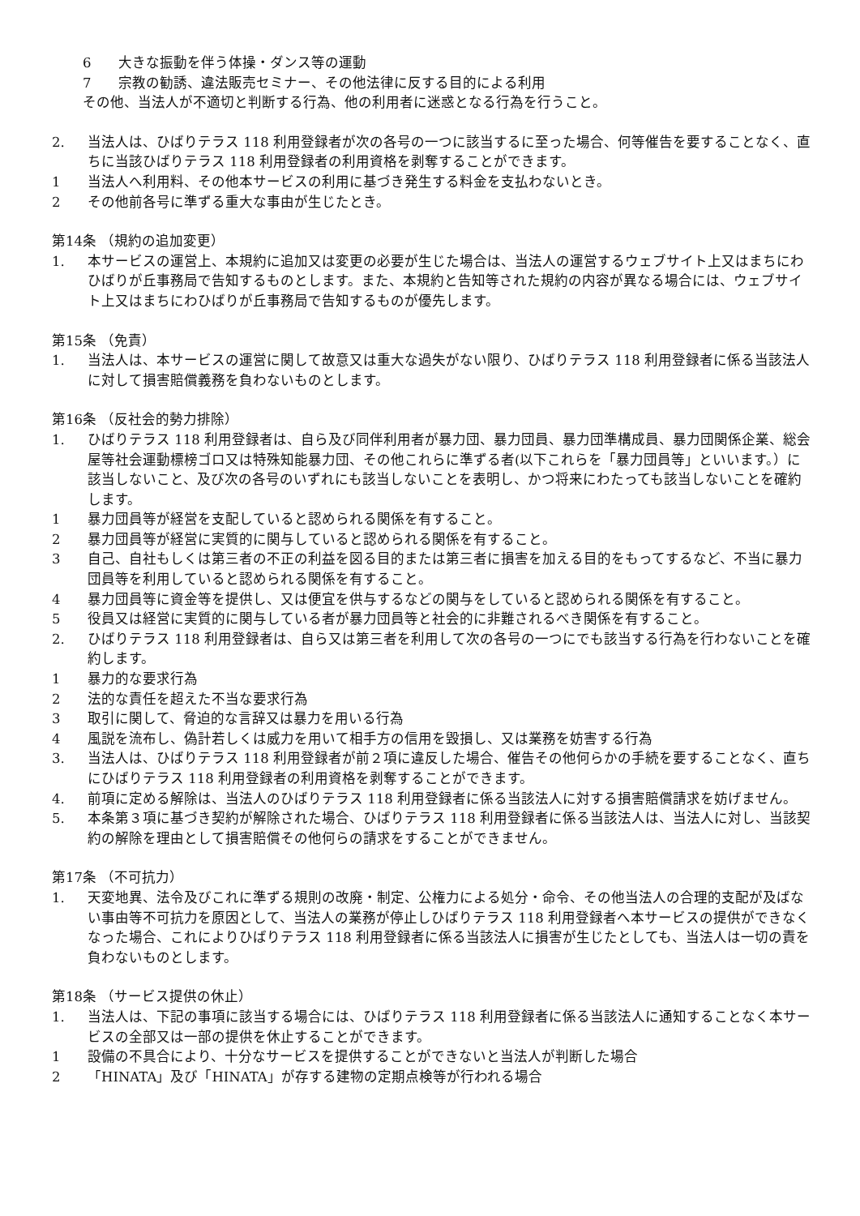6 大きな振動を伴う体操・ダンス等の運動
7 宗教の勧誘、違法販売セミナー、その他法律に反する目的による利用
その他、当法人が不適切と判断する行為、他の利用者に迷惑となる行為を行うこと。
2. 当法人は、ひばりテラス 118 利用登録者が次の各号の一つに該当するに至った場合、何等催告を要することなく、直ちに当該ひばりテラス 118 利用登録者の利用資格を剥奪することができます。
1 当法人へ利用料、その他本サービスの利用に基づき発生する料金を支払わないとき。
2 その他前各号に準ずる重大な事由が生じたとき。
第14条 （規約の追加変更）
1. 本サービスの運営上、本規約に追加又は変更の必要が生じた場合は、当法人の運営するウェブサイト上又はまちにわひばりが丘事務局で告知するものとします。また、本規約と告知等された規約の内容が異なる場合には、ウェブサイト上又はまちにわひばりが丘事務局で告知するものが優先します。
第15条 （免責）
1. 当法人は、本サービスの運営に関して故意又は重大な過失がない限り、ひばりテラス 118 利用登録者に係る当該法人に対して損害賠償義務を負わないものとします。
第16条 （反社会的勢力排除）
1. ひばりテラス 118 利用登録者は、自ら及び同伴利用者が暴力団、暴力団員、暴力団準構成員、暴力団関係企業、総会屋等社会運動標榜ゴロ又は特殊知能暴力団、その他これらに準ずる者(以下これらを「暴力団員等」といいます。）に該当しないこと、及び次の各号のいずれにも該当しないことを表明し、かつ将来にわたっても該当しないことを確約します。
1 暴力団員等が経営を支配していると認められる関係を有すること。
2 暴力団員等が経営に実質的に関与していると認められる関係を有すること。
3 自己、自社もしくは第三者の不正の利益を図る目的または第三者に損害を加える目的をもってするなど、不当に暴力団員等を利用していると認められる関係を有すること。
4 暴力団員等に資金等を提供し、又は便宜を供与するなどの関与をしていると認められる関係を有すること。
5 役員又は経営に実質的に関与している者が暴力団員等と社会的に非難されるべき関係を有すること。
2. ひばりテラス 118 利用登録者は、自ら又は第三者を利用して次の各号の一つにでも該当する行為を行わないことを確約します。
1 暴力的な要求行為
2 法的な責任を超えた不当な要求行為
3 取引に関して、脅迫的な言辞又は暴力を用いる行為
4 風説を流布し、偽計若しくは威力を用いて相手方の信用を毀損し、又は業務を妨害する行為
3. 当法人は、ひばりテラス 118 利用登録者が前２項に違反した場合、催告その他何らかの手続を要することなく、直ちにひばりテラス 118 利用登録者の利用資格を剥奪することができます。
4. 前項に定める解除は、当法人のひばりテラス 118 利用登録者に係る当該法人に対する損害賠償請求を妨げません。
5. 本条第３項に基づき契約が解除された場合、ひばりテラス 118 利用登録者に係る当該法人は、当法人に対し、当該契約の解除を理由として損害賠償その他何らの請求をすることができません。
第17条 （不可抗力）
1. 天変地異、法令及びこれに準ずる規則の改廃・制定、公権力による処分・命令、その他当法人の合理的支配が及ばない事由等不可抗力を原因として、当法人の業務が停止しひばりテラス 118 利用登録者へ本サービスの提供ができなくなった場合、これによりひばりテラス 118 利用登録者に係る当該法人に損害が生じたとしても、当法人は一切の責を負わないものとします。
第18条 （サービス提供の休止）
1. 当法人は、下記の事項に該当する場合には、ひばりテラス 118 利用登録者に係る当該法人に通知することなく本サービスの全部又は一部の提供を休止することができます。
1 設備の不具合により、十分なサービスを提供することができないと当法人が判断した場合
2 「HINATA」及び「HINATA」が存する建物の定期点検等が行われる場合